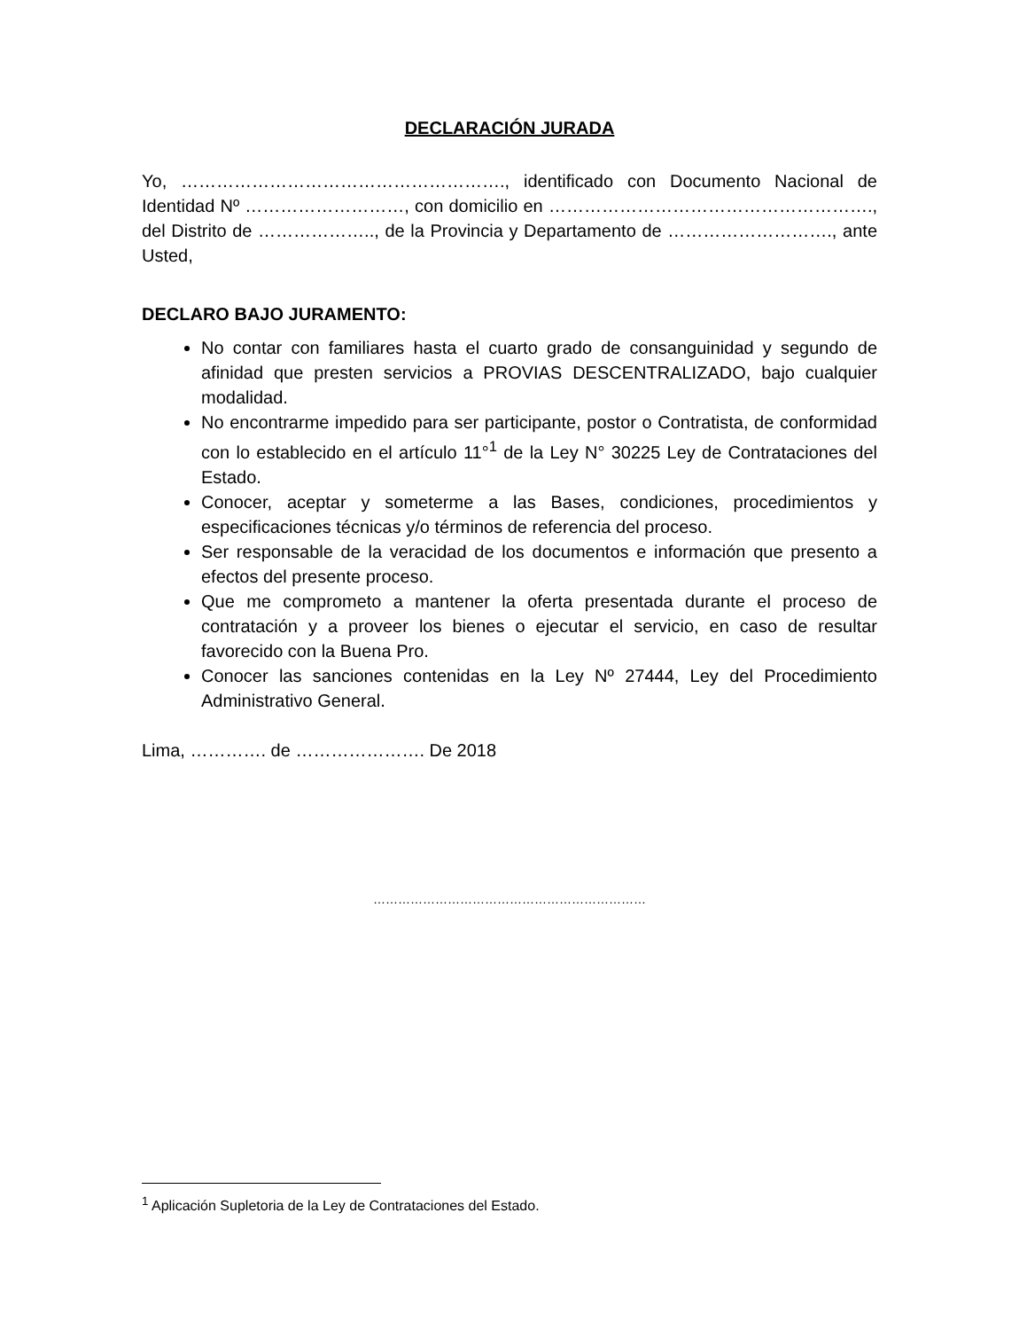DECLARACIÓN JURADA
Yo, ………………………………………………., identificado con Documento Nacional de Identidad Nº ………………………, con domicilio en ………………………………………………., del Distrito de ……………….., de la Provincia y Departamento de ………………………., ante Usted,
DECLARO BAJO JURAMENTO:
No contar con familiares hasta el cuarto grado de consanguinidad y segundo de afinidad que presten servicios a PROVIAS DESCENTRALIZADO, bajo cualquier modalidad.
No encontrarme impedido para ser participante, postor o Contratista, de conformidad con lo establecido en el artículo 11°<sup>1</sup> de la Ley N° 30225 Ley de Contrataciones del Estado.
Conocer, aceptar y someterme a las Bases, condiciones, procedimientos y especificaciones técnicas y/o términos de referencia del proceso.
Ser responsable de la veracidad de los documentos e información que presento a efectos del presente proceso.
Que me comprometo a mantener la oferta presentada durante el proceso de contratación y a proveer los bienes o ejecutar el servicio, en caso de resultar favorecido con la Buena Pro.
Conocer las sanciones contenidas en la Ley Nº 27444, Ley del Procedimiento Administrativo General.
Lima, …………. de …………………. De 2018
…………………………………………………………
<sup>1</sup> Aplicación Supletoria de la Ley de Contrataciones del Estado.